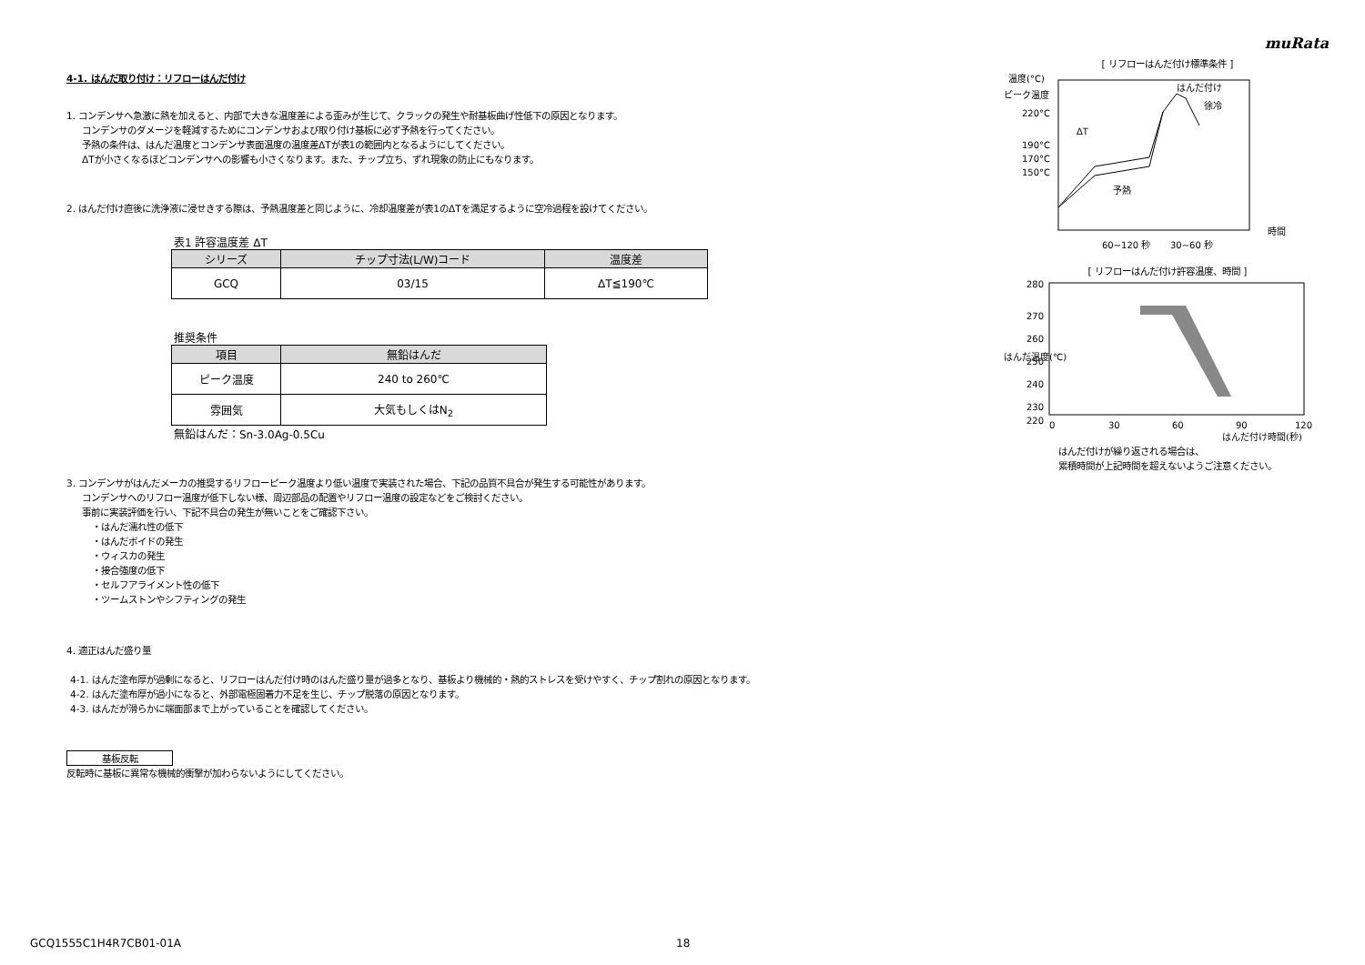muRata
4-1. はんだ取り付け：リフローはんだ付け
1. コンデンサへ急激に熱を加えると、内部で大きな温度差による歪みが生じて、クラックの発生や耐基板曲げ性低下の原因となります。
コンデンサのダメージを軽減するためにコンデンサおよび取り付け基板に必ず予熱を行ってください。
予熱の条件は、はんだ温度とコンデンサ表面温度の温度差ΔTが表1の範囲内となるようにしてください。
ΔTが小さくなるほどコンデンサへの影響も小さくなります。また、チップ立ち、ずれ現象の防止にもなります。
2. はんだ付け直後に洗浄液に浸せきする際は、予熱温度差と同じように、冷却温度差が表1のΔTを満足するように空冷過程を設けてください。
表1 許容温度差 ΔT
| シリーズ | チップ寸法(L/W)コード | 温度差 |
| --- | --- | --- |
| GCQ | 03/15 | ΔT≦190℃ |
推奨条件
| 項目 | 無鉛はんだ |
| --- | --- |
| ピーク温度 | 240 to 260℃ |
| 雰囲気 | 大気もしくはN<sub>2</sub> |
無鉛はんだ：Sn-3.0Ag-0.5Cu
3. コンデンサがはんだメーカの推奨するリフローピーク温度より低い温度で実装された場合、下記の品質不具合が発生する可能性があります。
コンデンサへのリフロー温度が低下しない様、周辺部品の配置やリフロー温度の設定などをご検討ください。
事前に実装評価を行い、下記不具合の発生が無いことをご確認下さい。
・はんだ濡れ性の低下
・はんだボイドの発生
・ウィスカの発生
・接合強度の低下
・セルフアライメント性の低下
・ツームストンやシフティングの発生
4. 適正はんだ盛り量
4-1. はんだ塗布厚が過剰になると、リフローはんだ付け時のはんだ盛り量が過多となり、基板より機械的・熱的ストレスを受けやすく、チップ割れの原因となります。
4-2. はんだ塗布厚が過小になると、外部電極固着力不足を生じ、チップ脱落の原因となります。
4-3. はんだが滑らかに端面部まで上がっていることを確認してください。
基板反転
反転時に基板に異常な機械的衝撃が加わらないようにしてください。
[ リフローはんだ付け標準条件 ]
温度(°C)
ピーク温度
220°C
190°C
170°C
150°C
はんだ付け
徐冷
予熱
ΔT
60~120 秒
30~60 秒
時間
[ リフローはんだ付け許容温度、時間 ]
はんだ温度(℃)
280
270
260
250
240
230
220
0
30
60
90
120
はんだ付け時間(秒)
はんだ付けが繰り返される場合は、
累積時間が上記時間を超えないようご注意ください。
GCQ1555C1H4R7CB01-01A 18